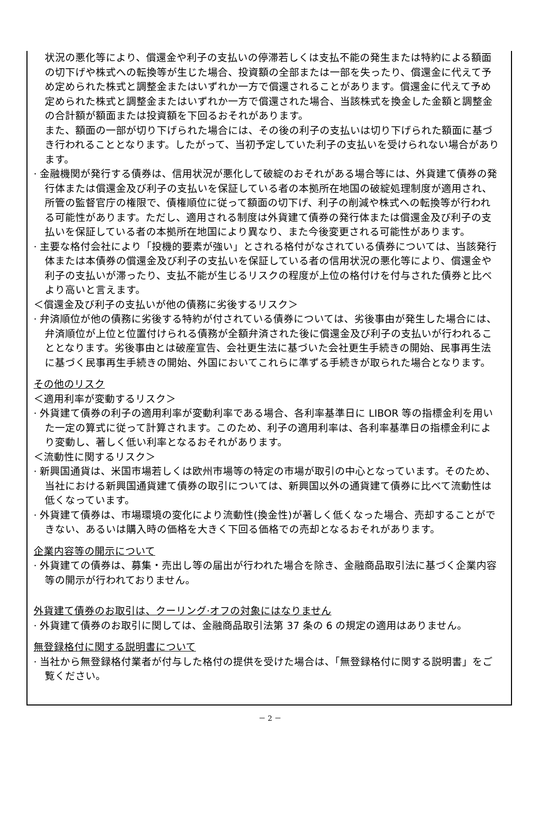状況の悪化等により、償還金や利子の支払いの停滞若しくは支払不能の発生または特約による額面の切下げや株式への転換等が生じた場合、投資額の全部または一部を失ったり、償還金に代えて予め定められた株式と調整金またはいずれか一方で償還されることがあります。償還金に代えて予め定められた株式と調整金またはいずれか一方で償還された場合、当該株式を換金した金額と調整金の合計額が額面または投資額を下回るおそれがあります。
また、額面の一部が切り下げられた場合には、その後の利子の支払いは切り下げられた額面に基づき行われることとなります。したがって、当初予定していた利子の支払いを受けられない場合があります。
· 金融機関が発行する債券は、信用状況が悪化して破綻のおそれがある場合等には、外貨建て債券の発行体または償還金及び利子の支払いを保証している者の本拠所在地国の破綻処理制度が適用され、所管の監督官庁の権限で、債権順位に従って額面の切下げ、利子の削減や株式への転換等が行われる可能性があります。ただし、適用される制度は外貨建て債券の発行体または償還金及び利子の支払いを保証している者の本拠所在地国により異なり、また今後変更される可能性があります。
· 主要な格付会社により「投機的要素が強い」とされる格付がなされている債券については、当該発行体または本債券の償還金及び利子の支払いを保証している者の信用状況の悪化等により、償還金や利子の支払いが滞ったり、支払不能が生じるリスクの程度が上位の格付けを付与された債券と比べより高いと言えます。
＜償還金及び利子の支払いが他の債務に劣後するリスク＞
· 弁済順位が他の債務に劣後する特約が付されている債券については、劣後事由が発生した場合には、弁済順位が上位と位置付けられる債務が全額弁済された後に償還金及び利子の支払いが行われることとなります。劣後事由とは破産宣告、会社更生法に基づいた会社更生手続きの開始、民事再生法に基づく民事再生手続きの開始、外国においてこれらに準ずる手続きが取られた場合となります。
その他のリスク
＜適用利率が変動するリスク＞
· 外貨建て債券の利子の適用利率が変動利率である場合、各利率基準日に LIBOR 等の指標金利を用いた一定の算式に従って計算されます。このため、利子の適用利率は、各利率基準日の指標金利により変動し、著しく低い利率となるおそれがあります。
＜流動性に関するリスク＞
· 新興国通貨は、米国市場若しくは欧州市場等の特定の市場が取引の中心となっています。そのため、当社における新興国通貨建て債券の取引については、新興国以外の通貨建て債券に比べて流動性は低くなっています。
· 外貨建て債券は、市場環境の変化により流動性(換金性)が著しく低くなった場合、売却することができない、あるいは購入時の価格を大きく下回る価格での売却となるおそれがあります。
企業内容等の開示について
· 外貨建ての債券は、募集・売出し等の届出が行われた場合を除き、金融商品取引法に基づく企業内容等の開示が行われておりません。
外貨建て債券のお取引は、クーリング·オフの対象にはなりません
· 外貨建て債券のお取引に関しては、金融商品取引法第 37 条の 6 の規定の適用はありません。
無登録格付に関する説明書について
· 当社から無登録格付業者が付与した格付の提供を受けた場合は、「無登録格付に関する説明書」をご覧ください。
－ 2 －